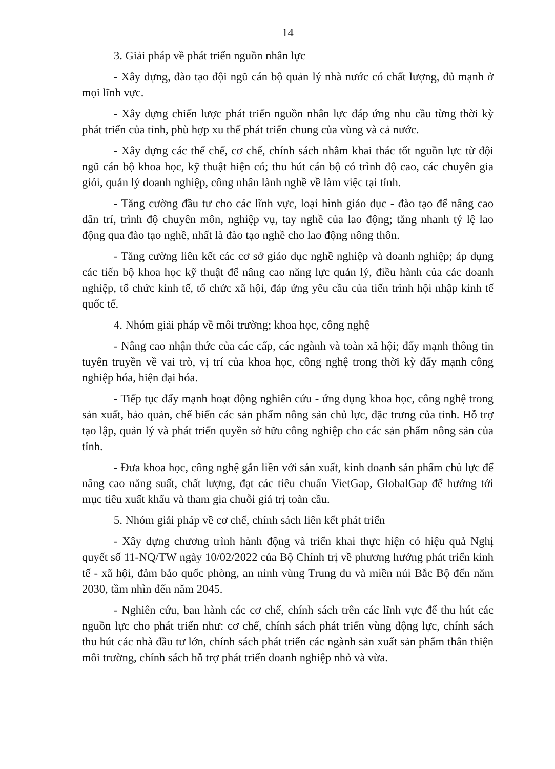14
3. Giải pháp về phát triển nguồn nhân lực
- Xây dựng, đào tạo đội ngũ cán bộ quản lý nhà nước có chất lượng, đủ mạnh ở mọi lĩnh vực.
- Xây dựng chiến lược phát triển nguồn nhân lực đáp ứng nhu cầu từng thời kỳ phát triển của tỉnh, phù hợp xu thế phát triển chung của vùng và cả nước.
- Xây dựng các thể chế, cơ chế, chính sách nhằm khai thác tốt nguồn lực từ đội ngũ cán bộ khoa học, kỹ thuật hiện có; thu hút cán bộ có trình độ cao, các chuyên gia giỏi, quản lý doanh nghiệp, công nhân lành nghề về làm việc tại tỉnh.
- Tăng cường đầu tư cho các lĩnh vực, loại hình giáo dục - đào tạo để nâng cao dân trí, trình độ chuyên môn, nghiệp vụ, tay nghề của lao động; tăng nhanh tỷ lệ lao động qua đào tạo nghề, nhất là đào tạo nghề cho lao động nông thôn.
- Tăng cường liên kết các cơ sở giáo dục nghề nghiệp và doanh nghiệp; áp dụng các tiến bộ khoa học kỹ thuật để nâng cao năng lực quản lý, điều hành của các doanh nghiệp, tổ chức kinh tế, tổ chức xã hội, đáp ứng yêu cầu của tiến trình hội nhập kinh tế quốc tế.
4. Nhóm giải pháp về môi trường; khoa học, công nghệ
- Nâng cao nhận thức của các cấp, các ngành và toàn xã hội; đẩy mạnh thông tin tuyên truyền về vai trò, vị trí của khoa học, công nghệ trong thời kỳ đẩy mạnh công nghiệp hóa, hiện đại hóa.
- Tiếp tục đẩy mạnh hoạt động nghiên cứu - ứng dụng khoa học, công nghệ trong sản xuất, bảo quản, chế biến các sản phẩm nông sản chủ lực, đặc trưng của tỉnh. Hỗ trợ tạo lập, quản lý và phát triển quyền sở hữu công nghiệp cho các sản phẩm nông sản của tỉnh.
- Đưa khoa học, công nghệ gắn liền với sản xuất, kinh doanh sản phẩm chủ lực để nâng cao năng suất, chất lượng, đạt các tiêu chuẩn VietGap, GlobalGap để hướng tới mục tiêu xuất khẩu và tham gia chuỗi giá trị toàn cầu.
5. Nhóm giải pháp về cơ chế, chính sách liên kết phát triển
- Xây dựng chương trình hành động và triển khai thực hiện có hiệu quả Nghị quyết số 11-NQ/TW ngày 10/02/2022 của Bộ Chính trị về phương hướng phát triển kinh tế - xã hội, đảm bảo quốc phòng, an ninh vùng Trung du và miền núi Bắc Bộ đến năm 2030, tầm nhìn đến năm 2045.
- Nghiên cứu, ban hành các cơ chế, chính sách trên các lĩnh vực để thu hút các nguồn lực cho phát triển như: cơ chế, chính sách phát triển vùng động lực, chính sách thu hút các nhà đầu tư lớn, chính sách phát triển các ngành sản xuất sản phẩm thân thiện môi trường, chính sách hỗ trợ phát triển doanh nghiệp nhỏ và vừa.